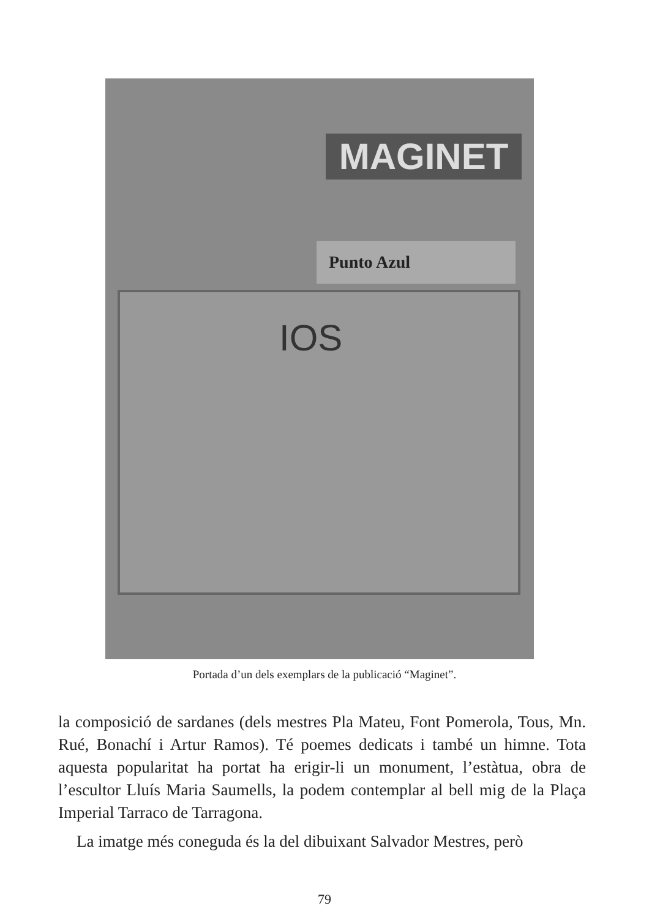MAGINET
Punto Azul
IOS
Portada d’un dels exemplars de la publicació “Maginet”.
la composició de sardanes (dels mestres Pla Mateu, Font Pomerola, Tous, Mn. Rué, Bonachí i Artur Ramos). Té poemes dedicats i també un himne. Tota aquesta popularitat ha portat ha erigir-li un monument, l’estàtua, obra de l’escultor Lluís Maria Saumells, la podem contemplar al bell mig de la Plaça Imperial Tarraco de Tarragona.
La imatge més coneguda és la del dibuixant Salvador Mestres, però
79